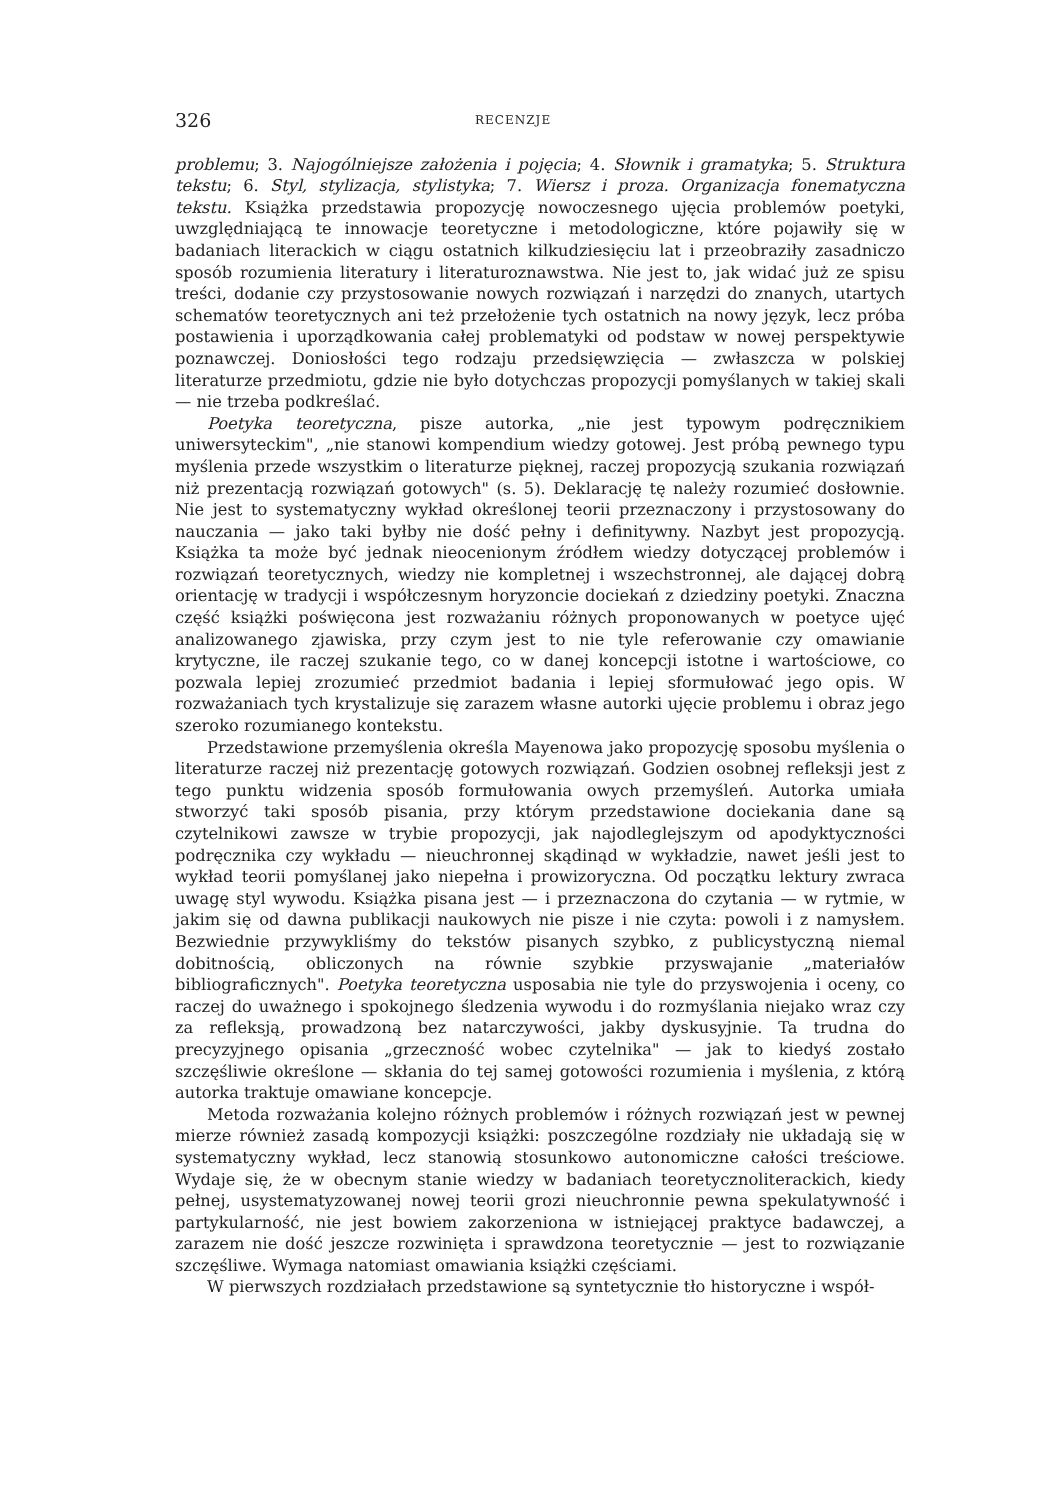326 RECENZJE
problemu; 3. Najogólniejsze założenia i pojęcia; 4. Słownik i gramatyka; 5. Struktura tekstu; 6. Styl, stylizacja, stylistyka; 7. Wiersz i proza. Organizacja fonematyczna tekstu. Książka przedstawia propozycję nowoczesnego ujęcia problemów poetyki, uwzględniającą te innowacje teoretyczne i metodologiczne, które pojawiły się w badaniach literackich w ciągu ostatnich kilkudziesięciu lat i przeobraziły zasadniczo sposób rozumienia literatury i literaturoznawstwa. Nie jest to, jak widać już ze spisu treści, dodanie czy przystosowanie nowych rozwiązań i narzędzi do znanych, utartych schematów teoretycznych ani też przełożenie tych ostatnich na nowy język, lecz próba postawienia i uporządkowania całej problematyki od podstaw w nowej perspektywie poznawczej. Doniosłości tego rodzaju przedsięwzięcia — zwłaszcza w polskiej literaturze przedmiotu, gdzie nie było dotychczas propozycji pomyślanych w takiej skali — nie trzeba podkreślać.
Poetyka teoretyczna, pisze autorka, „nie jest typowym podręcznikiem uniwersyteckim", „nie stanowi kompendium wiedzy gotowej. Jest próbą pewnego typu myślenia przede wszystkim o literaturze pięknej, raczej propozycją szukania rozwiązań niż prezentacją rozwiązań gotowych" (s. 5). Deklarację tę należy rozumieć dosłownie. Nie jest to systematyczny wykład określonej teorii przeznaczony i przystosowany do nauczania — jako taki byłby nie dość pełny i definitywny. Nazbyt jest propozycją. Książka ta może być jednak nieocenionym źródłem wiedzy dotyczącej problemów i rozwiązań teoretycznych, wiedzy nie kompletnej i wszechstronnej, ale dającej dobrą orientację w tradycji i współczesnym horyzoncie dociekań z dziedziny poetyki. Znaczna część książki poświęcona jest rozważaniu różnych proponowanych w poetyce ujęć analizowanego zjawiska, przy czym jest to nie tyle referowanie czy omawianie krytyczne, ile raczej szukanie tego, co w danej koncepcji istotne i wartościowe, co pozwala lepiej zrozumieć przedmiot badania i lepiej sformułować jego opis. W rozważaniach tych krystalizuje się zarazem własne autorki ujęcie problemu i obraz jego szeroko rozumianego kontekstu.
Przedstawione przemyślenia określa Mayenowa jako propozycję sposobu myślenia o literaturze raczej niż prezentację gotowych rozwiązań. Godzien osobnej refleksji jest z tego punktu widzenia sposób formułowania owych przemyśleń. Autorka umiała stworzyć taki sposób pisania, przy którym przedstawione dociekania dane są czytelnikowi zawsze w trybie propozycji, jak najodleglejszym od apodyktyczności podręcznika czy wykładu — nieuchronnej skądinąd w wykładzie, nawet jeśli jest to wykład teorii pomyślanej jako niepełna i prowizoryczna. Od początku lektury zwraca uwagę styl wywodu. Książka pisana jest — i przeznaczona do czytania — w rytmie, w jakim się od dawna publikacji naukowych nie pisze i nie czyta: powoli i z namysłem. Bezwiednie przywykliśmy do tekstów pisanych szybko, z publicystyczną niemal dobitnością, obliczonych na równie szybkie przyswajanie „materiałów bibliograficznych". Poetyka teoretyczna usposabia nie tyle do przyswojenia i oceny, co raczej do uważnego i spokojnego śledzenia wywodu i do rozmyślania niejako wraz czy za refleksją, prowadzoną bez natarczywości, jakby dyskusyjnie. Ta trudna do precyzyjnego opisania „grzeczność wobec czytelnika" — jak to kiedyś zostało szczęśliwie określone — skłania do tej samej gotowości rozumienia i myślenia, z którą autorka traktuje omawiane koncepcje.
Metoda rozważania kolejno różnych problemów i różnych rozwiązań jest w pewnej mierze również zasadą kompozycji książki: poszczególne rozdziały nie układają się w systematyczny wykład, lecz stanowią stosunkowo autonomiczne całości treściowe. Wydaje się, że w obecnym stanie wiedzy w badaniach teoretycznoliterackich, kiedy pełnej, usystematyzowanej nowej teorii grozi nieuchronnie pewna spekulatywność i partykularność, nie jest bowiem zakorzeniona w istniejącej praktyce badawczej, a zarazem nie dość jeszcze rozwinięta i sprawdzona teoretycznie — jest to rozwiązanie szczęśliwe. Wymaga natomiast omawiania książki częściami.
W pierwszych rozdziałach przedstawione są syntetycznie tło historyczne i współ-